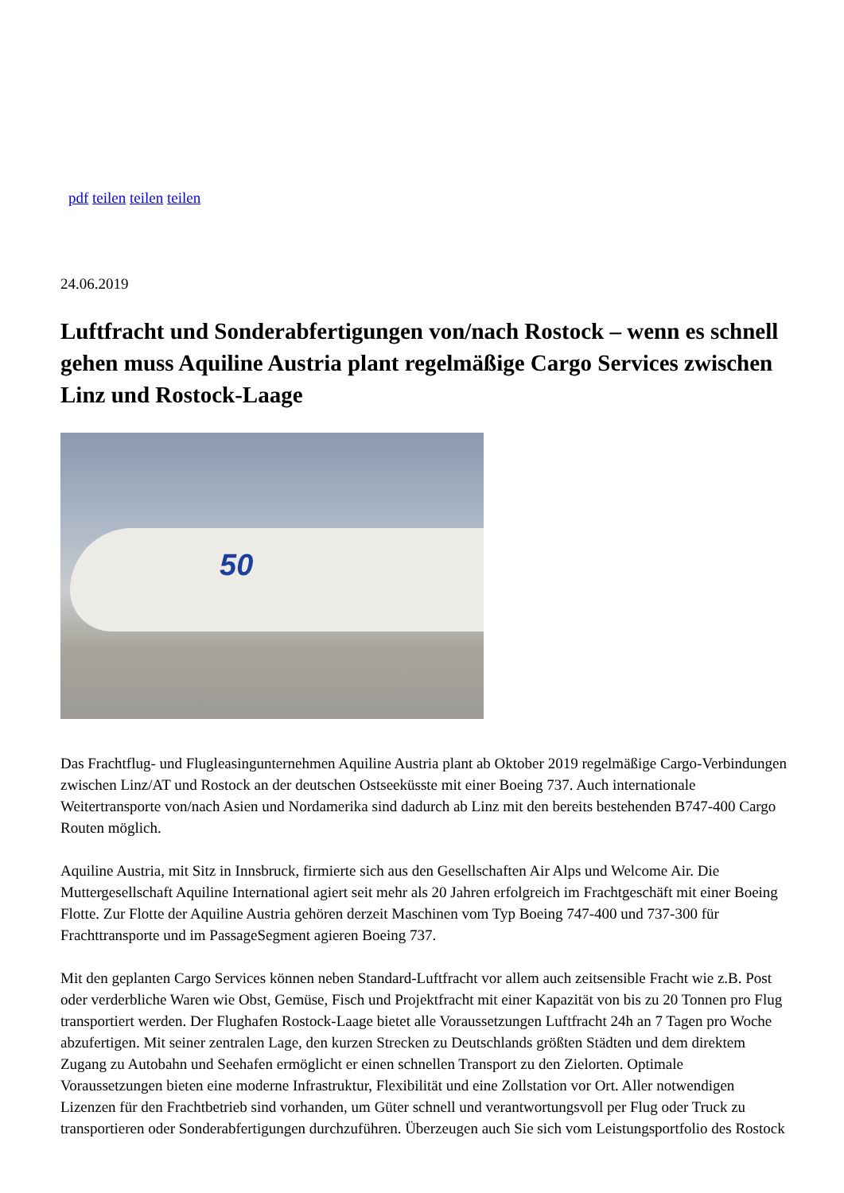pdf teilen teilen teilen
24.06.2019
Luftfracht und Sonderabfertigungen von/nach Rostock – wenn es schnell gehen muss Aquiline Austria plant regelmäßige Cargo Services zwischen Linz und Rostock-Laage
50
Das Frachtflug- und Flugleasingunternehmen Aquiline Austria plant ab Oktober 2019 regelmäßige Cargo-Verbindungen zwischen Linz/AT und Rostock an der deutschen Ostseeküsste mit einer Boeing 737. Auch internationale Weitertransporte von/nach Asien und Nordamerika sind dadurch ab Linz mit den bereits bestehenden B747-400 Cargo Routen möglich.
Aquiline Austria, mit Sitz in Innsbruck, firmierte sich aus den Gesellschaften Air Alps und Welcome Air. Die Muttergesellschaft Aquiline International agiert seit mehr als 20 Jahren erfolgreich im Frachtgeschäft mit einer Boeing Flotte. Zur Flotte der Aquiline Austria gehören derzeit Maschinen vom Typ Boeing 747-400 und 737-300 für Frachttransporte und im PassageSegment agieren Boeing 737.
Mit den geplanten Cargo Services können neben Standard-Luftfracht vor allem auch zeitsensible Fracht wie z.B. Post oder verderbliche Waren wie Obst, Gemüse, Fisch und Projektfracht mit einer Kapazität von bis zu 20 Tonnen pro Flug transportiert werden. Der Flughafen Rostock-Laage bietet alle Voraussetzungen Luftfracht 24h an 7 Tagen pro Woche abzufertigen. Mit seiner zentralen Lage, den kurzen Strecken zu Deutschlands größten Städten und dem direktem Zugang zu Autobahn und Seehafen ermöglicht er einen schnellen Transport zu den Zielorten. Optimale Voraussetzungen bieten eine moderne Infrastruktur, Flexibilität und eine Zollstation vor Ort. Aller notwendigen Lizenzen für den Frachtbetrieb sind vorhanden, um Güter schnell und verantwortungsvoll per Flug oder Truck zu transportieren oder Sonderabfertigungen durchzuführen. Überzeugen auch Sie sich vom Leistungsportfolio des Rostock